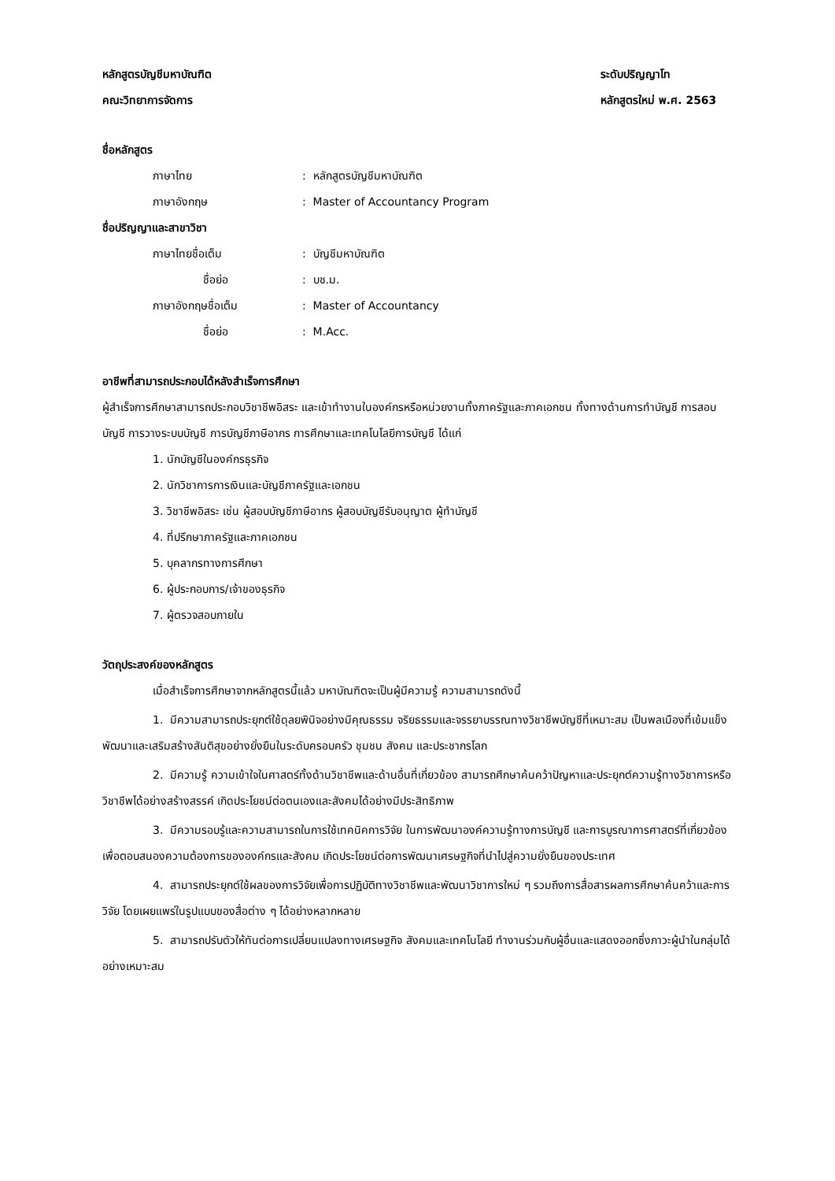หลักสูตรบัญชีมหาบัณฑิต
คณะวิทยาการจัดการ
ระดับปริญญาโท
หลักสูตรใหม่ พ.ศ. 2563
ชื่อหลักสูตร
ภาษาไทย : หลักสูตรบัญชีมหาบัณฑิต
ภาษาอังกฤษ : Master of Accountancy Program
ชื่อปริญญาและสาขาวิชา
ภาษาไทยชื่อเต็ม : บัญชีมหาบัณฑิต
ชื่อย่อ : บช.ม.
ภาษาอังกฤษชื่อเต็ม : Master of Accountancy
ชื่อย่อ : M.Acc.
อาชีพที่สามารถประกอบได้หลังสำเร็จการศึกษา
ผู้สำเร็จการศึกษาสามารถประกอบวิชาชีพอิสระ และเข้าทำงานในองค์กรหรือหน่วยงานทั้งภาครัฐและภาคเอกชน ทั้งทางด้านการทำบัญชี การสอบบัญชี การวางระบบบัญชี การบัญชีภาษีอากร การศึกษาและเทคโนโลยีการบัญชี ได้แก่
1. นักบัญชีในองค์กรธุรกิจ
2. นักวิชาการการเงินและบัญชีภาครัฐและเอกชน
3. วิชาชีพอิสระ เช่น ผู้สอบบัญชีภาษีอากร ผู้สอบบัญชีรับอนุญาต ผู้ทำบัญชี
4. ที่ปรึกษาภาครัฐและภาคเอกชน
5. บุคลากรทางการศึกษา
6. ผู้ประกอบการ/เจ้าของธุรกิจ
7. ผู้ตรวจสอบภายใน
วัตถุประสงค์ของหลักสูตร
เมื่อสำเร็จการศึกษาจากหลักสูตรนี้แล้ว มหาบัณฑิตจะเป็นผู้มีความรู้ ความสามารถดังนี้
1. มีความสามารถประยุกต์ใช้ดุลยพินิจอย่างมีคุณธรรม จริยธรรมและจรรยาบรรณทางวิชาชีพบัญชีที่เหมาะสม เป็นพลเมืองที่เข้มแข็ง พัฒนาและเสริมสร้างสันติสุขอย่างยั่งยืนในระดับครอบครัว ชุมชน สังคม และประชากรโลก
2. มีความรู้ ความเข้าใจในศาสตร์ทั้งด้านวิชาชีพและด้านอื่นที่เกี่ยวข้อง สามารถศึกษาค้นคว้าปัญหาและประยุกต์ความรู้ทางวิชาการหรือวิชาชีพได้อย่างสร้างสรรค์ เกิดประโยชน์ต่อตนเองและสังคมได้อย่างมีประสิทธิภาพ
3. มีความรอบรู้และความสามารถในการใช้เทคนิคการวิจัย ในการพัฒนาองค์ความรู้ทางการบัญชี และการบูรณาการศาสตร์ที่เกี่ยวข้องเพื่อตอบสนองความต้องการขององค์กรและสังคม เกิดประโยชน์ต่อการพัฒนาเศรษฐกิจที่นำไปสู่ความยั่งยืนของประเทศ
4. สามารถประยุกต์ใช้ผลของการวิจัยเพื่อการปฏิบัติทางวิชาชีพและพัฒนาวิชาการใหม่ ๆ รวมถึงการสื่อสารผลการศึกษาค้นคว้าและการวิจัย โดยเผยแพร่ในรูปแบบของสื่อต่าง ๆ ได้อย่างหลากหลาย
5. สามารถปรับตัวให้ทันต่อการเปลี่ยนแปลงทางเศรษฐกิจ สังคมและเทคโนโลยี ทำงานร่วมกับผู้อื่นและแสดงออกซึ่งภาวะผู้นำในกลุ่มได้อย่างเหมาะสม